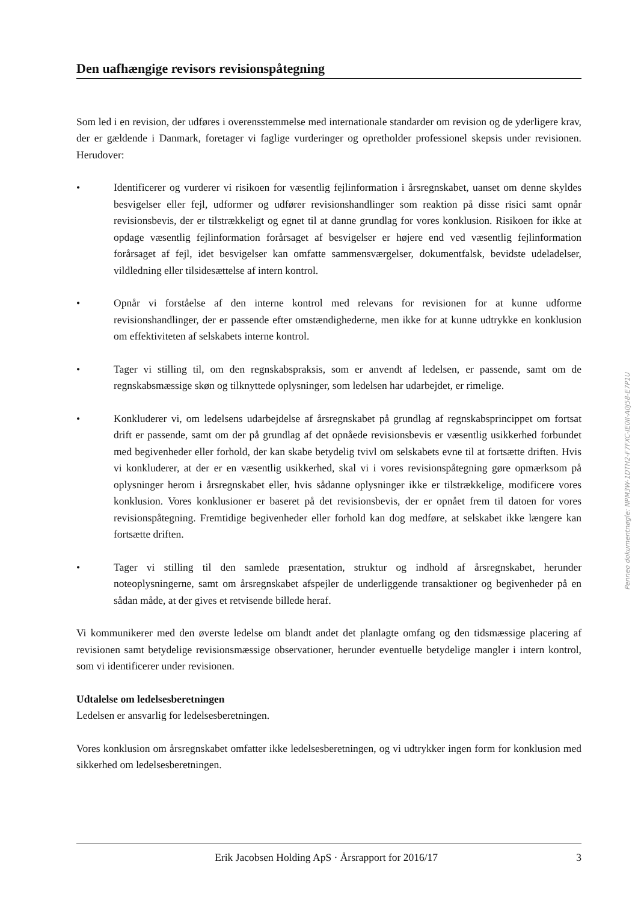Den uafhængige revisors revisionspåtegning
Som led i en revision, der udføres i overensstemmelse med internationale standarder om revision og de yderligere krav, der er gældende i Danmark, foretager vi faglige vurderinger og opretholder professionel skepsis under revisionen. Herudover:
• Identificerer og vurderer vi risikoen for væsentlig fejlinformation i årsregnskabet, uanset om denne skyldes besvigelser eller fejl, udformer og udfører revisionshandlinger som reaktion på disse risici samt opnår revisionsbevis, der er tilstrækkeligt og egnet til at danne grundlag for vores konklusion. Risikoen for ikke at opdage væsentlig fejlinformation forårsaget af besvigelser er højere end ved væsentlig fejlinformation forårsaget af fejl, idet besvigelser kan omfatte sammensværgelser, dokumentfalsk, bevidste udeladelser, vildledning eller tilsidesættelse af intern kontrol.
• Opnår vi forståelse af den interne kontrol med relevans for revisionen for at kunne udforme revisionshandlinger, der er passende efter omstændighederne, men ikke for at kunne udtrykke en konklusion om effektiviteten af selskabets interne kontrol.
• Tager vi stilling til, om den regnskabspraksis, som er anvendt af ledelsen, er passende, samt om de regnskabsmæssige skøn og tilknyttede oplysninger, som ledelsen har udarbejdet, er rimelige.
• Konkluderer vi, om ledelsens udarbejdelse af årsregnskabet på grundlag af regnskabsprincippet om fortsat drift er passende, samt om der på grundlag af det opnåede revisionsbevis er væsentlig usikkerhed forbundet med begivenheder eller forhold, der kan skabe betydelig tvivl om selskabets evne til at fortsætte driften. Hvis vi konkluderer, at der er en væsentlig usikkerhed, skal vi i vores revisionspåtegning gøre opmærksom på oplysninger herom i årsregnskabet eller, hvis sådanne oplysninger ikke er tilstrækkelige, modificere vores konklusion. Vores konklusioner er baseret på det revisionsbevis, der er opnået frem til datoen for vores revisionspåtegning. Fremtidige begivenheder eller forhold kan dog medføre, at selskabet ikke længere kan fortsætte driften.
• Tager vi stilling til den samlede præsentation, struktur og indhold af årsregnskabet, herunder noteoplysningerne, samt om årsregnskabet afspejler de underliggende transaktioner og begivenheder på en sådan måde, at der gives et retvisende billede heraf.
Vi kommunikerer med den øverste ledelse om blandt andet det planlagte omfang og den tidsmæssige placering af revisionen samt betydelige revisionsmæssige observationer, herunder eventuelle betydelige mangler i intern kontrol, som vi identificerer under revisionen.
Udtalelse om ledelsesberetningen
Ledelsen er ansvarlig for ledelsesberetningen.
Vores konklusion om årsregnskabet omfatter ikke ledelsesberetningen, og vi udtrykker ingen form for konklusion med sikkerhed om ledelsesberetningen.
Penneo dokumentnøgle: NPM3W-1DTH2-F7FXC-IE0II-A0J58-E7P1U
Erik Jacobsen Holding ApS · Årsrapport for 2016/17 3